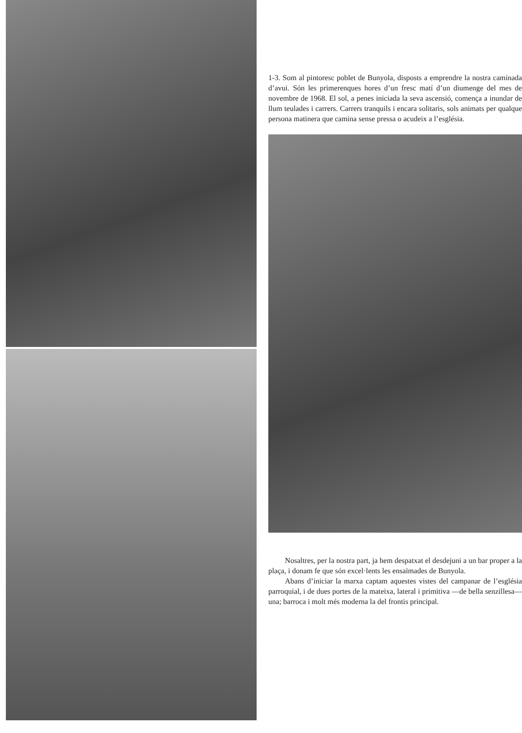1-3. Som al pintoresc poblet de Bunyola, disposts a emprendre la nostra caminada d’avui. Són les primerenques hores d’un fresc matí d’un diumenge del mes de novembre de 1968. El sol, a penes iniciada la seva ascensió, comença a inundar de llum teulades i carrers. Carrers tranquils i encara solitaris, sols animats per qualque persona matinera que camina sense pressa o acudeix a l’església.
Nosaltres, per la nostra part, ja hem despatxat el desdejuni a un bar proper a la plaça, i donam fe que són excel·lents les ensaïmades de Bunyola.
Abans d’iniciar la marxa captam aquestes vistes del campanar de l’església parroquial, i de dues portes de la mateixa, lateral i primitiva —de bella senzillesa— una; barroca i molt més moderna la del frontis principal.